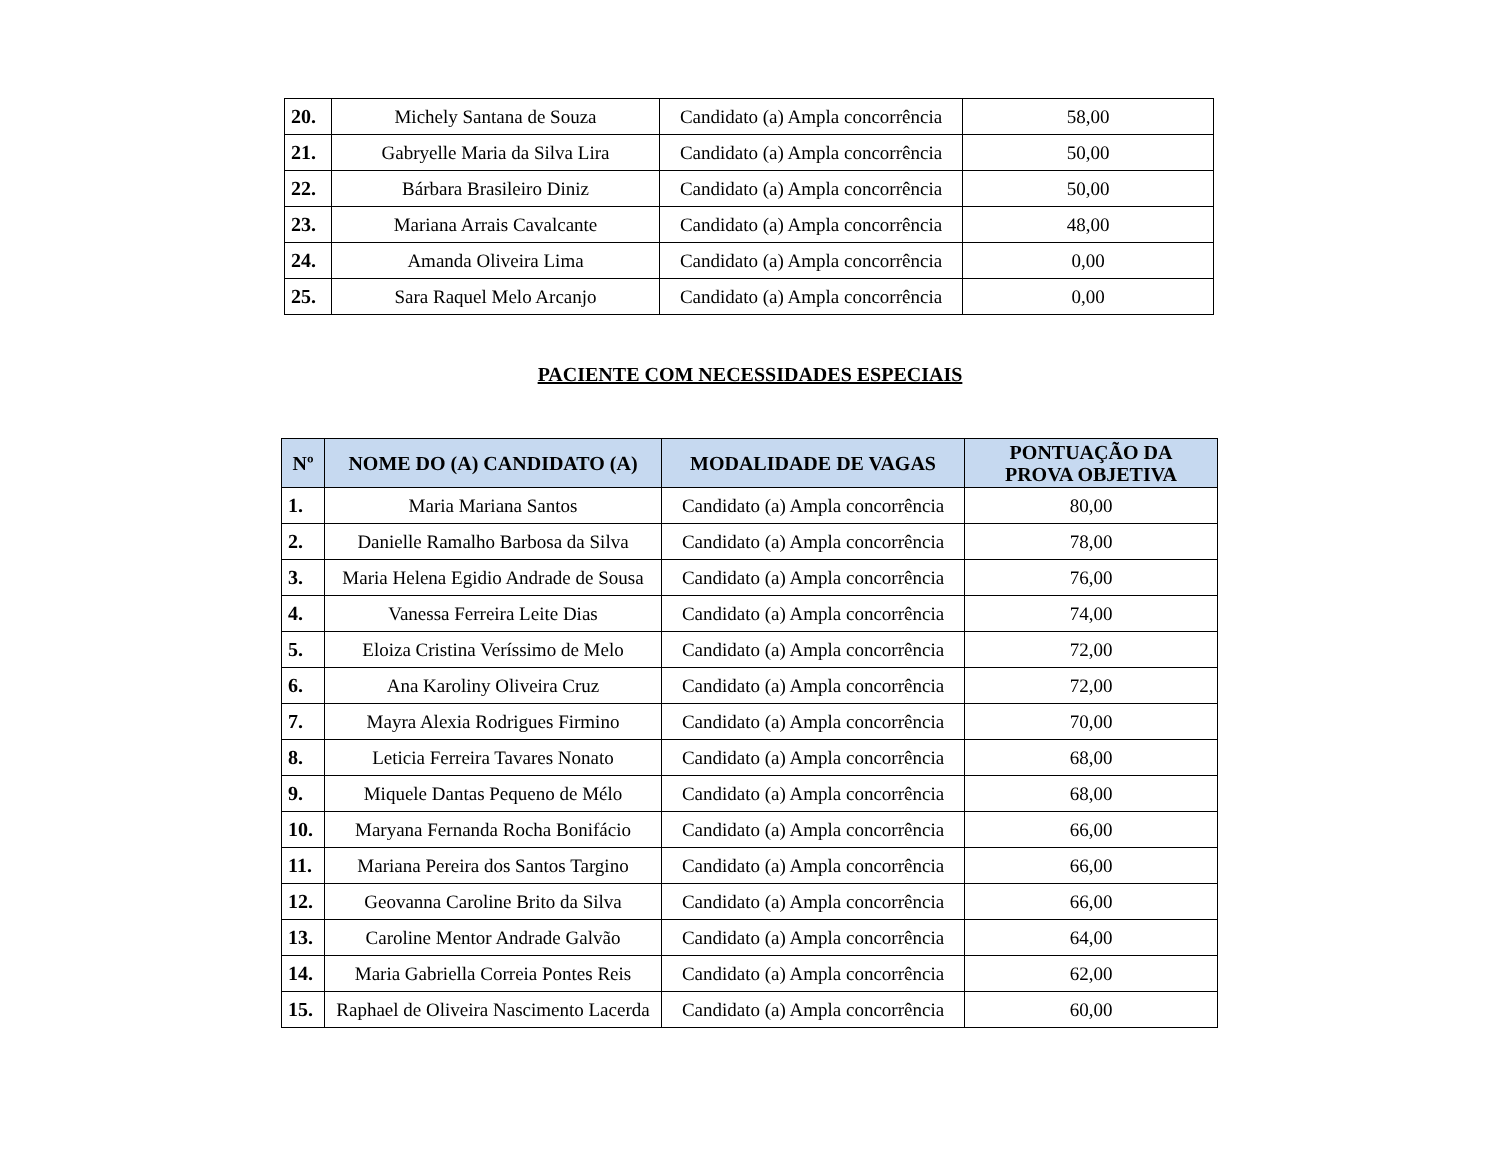| 20. | Michely Santana de Souza | Candidato (a) Ampla concorrência | 58,00 |
| 21. | Gabryelle Maria da Silva Lira | Candidato (a) Ampla concorrência | 50,00 |
| 22. | Bárbara Brasileiro Diniz | Candidato (a) Ampla concorrência | 50,00 |
| 23. | Mariana Arrais Cavalcante | Candidato (a) Ampla concorrência | 48,00 |
| 24. | Amanda Oliveira Lima | Candidato (a) Ampla concorrência | 0,00 |
| 25. | Sara Raquel Melo Arcanjo | Candidato (a) Ampla concorrência | 0,00 |
PACIENTE COM NECESSIDADES ESPECIAIS
| Nº | NOME DO (A) CANDIDATO (A) | MODALIDADE DE VAGAS | PONTUAÇÃO DA PROVA OBJETIVA |
| --- | --- | --- | --- |
| 1. | Maria Mariana Santos | Candidato (a) Ampla concorrência | 80,00 |
| 2. | Danielle Ramalho Barbosa da Silva | Candidato (a) Ampla concorrência | 78,00 |
| 3. | Maria Helena Egidio Andrade de Sousa | Candidato (a) Ampla concorrência | 76,00 |
| 4. | Vanessa Ferreira Leite Dias | Candidato (a) Ampla concorrência | 74,00 |
| 5. | Eloiza Cristina Veríssimo de Melo | Candidato (a) Ampla concorrência | 72,00 |
| 6. | Ana Karoliny Oliveira Cruz | Candidato (a) Ampla concorrência | 72,00 |
| 7. | Mayra Alexia Rodrigues Firmino | Candidato (a) Ampla concorrência | 70,00 |
| 8. | Leticia Ferreira Tavares Nonato | Candidato (a) Ampla concorrência | 68,00 |
| 9. | Miquele Dantas Pequeno de Mélo | Candidato (a) Ampla concorrência | 68,00 |
| 10. | Maryana Fernanda Rocha Bonifácio | Candidato (a) Ampla concorrência | 66,00 |
| 11. | Mariana Pereira dos Santos Targino | Candidato (a) Ampla concorrência | 66,00 |
| 12. | Geovanna Caroline Brito da Silva | Candidato (a) Ampla concorrência | 66,00 |
| 13. | Caroline Mentor Andrade Galvão | Candidato (a) Ampla concorrência | 64,00 |
| 14. | Maria Gabriella Correia Pontes Reis | Candidato (a) Ampla concorrência | 62,00 |
| 15. | Raphael de Oliveira Nascimento Lacerda | Candidato (a) Ampla concorrência | 60,00 |